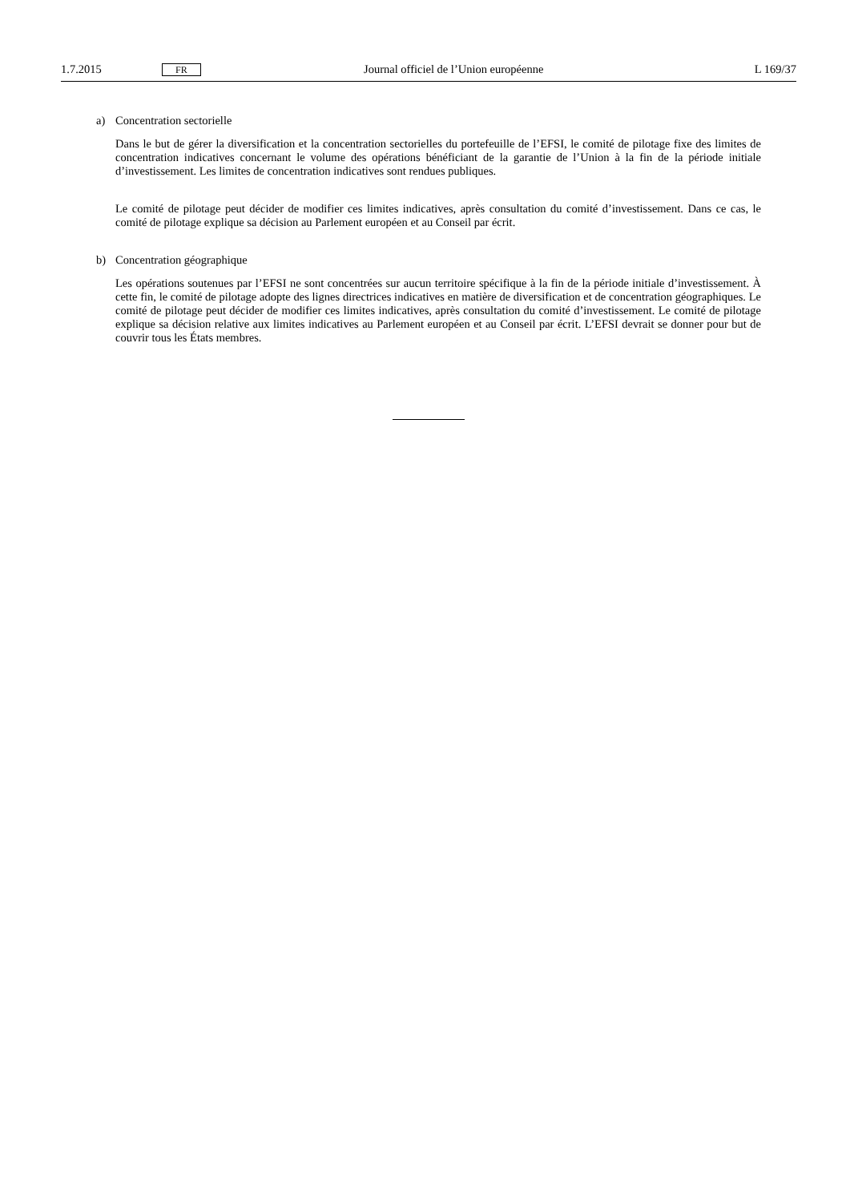1.7.2015 FR Journal officiel de l’Union européenne L 169/37
a) Concentration sectorielle
Dans le but de gérer la diversification et la concentration sectorielles du portefeuille de l’EFSI, le comité de pilotage fixe des limites de concentration indicatives concernant le volume des opérations bénéficiant de la garantie de l’Union à la fin de la période initiale d’investissement. Les limites de concentration indicatives sont rendues publiques.
Le comité de pilotage peut décider de modifier ces limites indicatives, après consultation du comité d’investissement. Dans ce cas, le comité de pilotage explique sa décision au Parlement européen et au Conseil par écrit.
b) Concentration géographique
Les opérations soutenues par l’EFSI ne sont concentrées sur aucun territoire spécifique à la fin de la période initiale d’investissement. À cette fin, le comité de pilotage adopte des lignes directrices indicatives en matière de diversification et de concentration géographiques. Le comité de pilotage peut décider de modifier ces limites indicatives, après consultation du comité d’investissement. Le comité de pilotage explique sa décision relative aux limites indicatives au Parlement européen et au Conseil par écrit. L’EFSI devrait se donner pour but de couvrir tous les États membres.